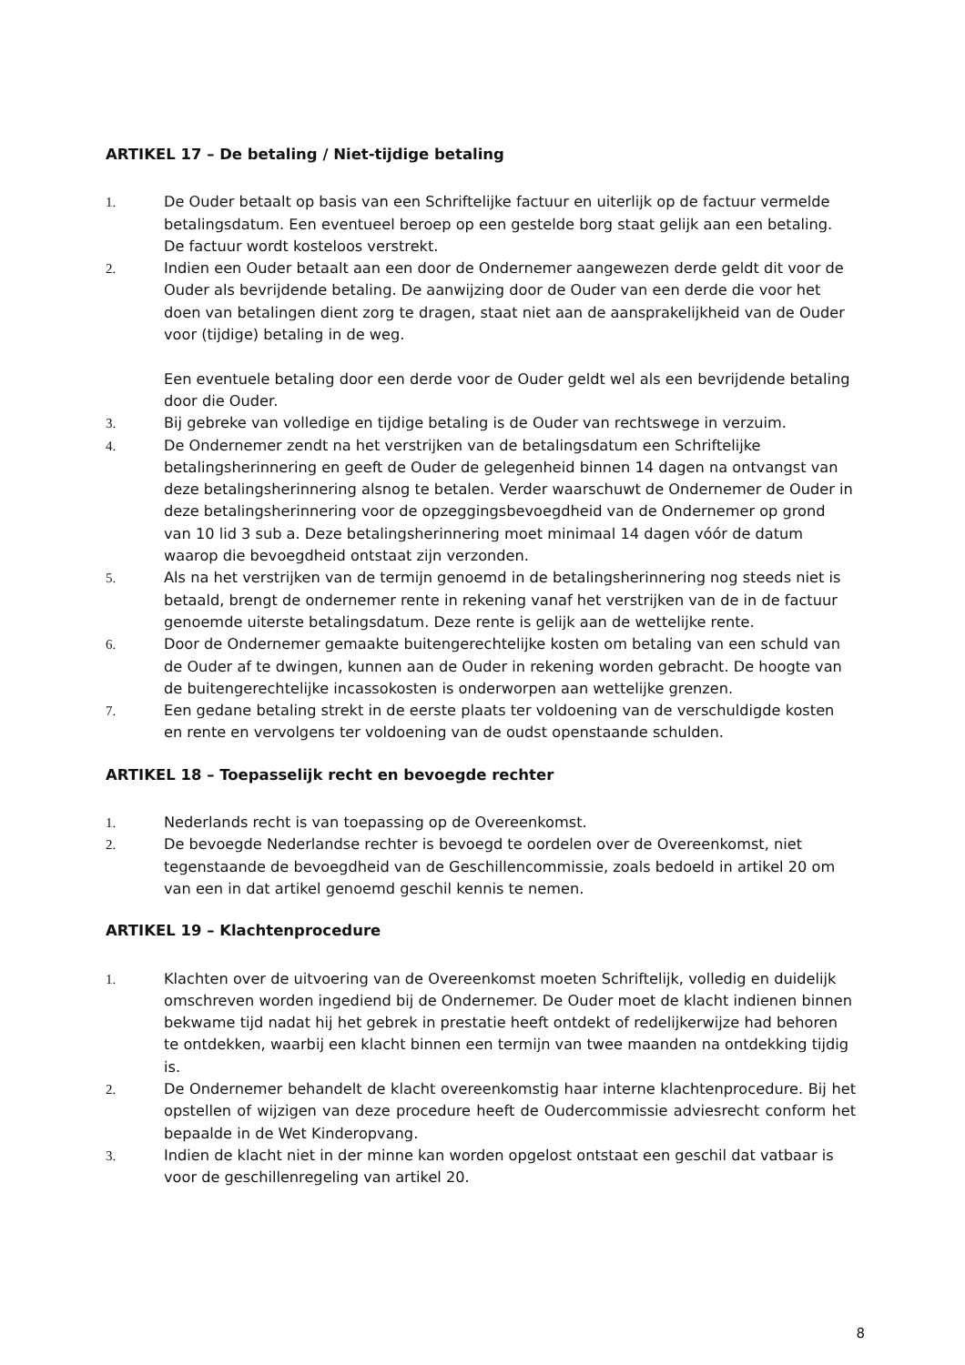ARTIKEL 17 – De betaling / Niet-tijdige betaling
1. De Ouder betaalt op basis van een Schriftelijke factuur en uiterlijk op de factuur vermelde betalingsdatum. Een eventueel beroep op een gestelde borg staat gelijk aan een betaling. De factuur wordt kosteloos verstrekt.
2. Indien een Ouder betaalt aan een door de Ondernemer aangewezen derde geldt dit voor de Ouder als bevrijdende betaling. De aanwijzing door de Ouder van een derde die voor het doen van betalingen dient zorg te dragen, staat niet aan de aansprakelijkheid van de Ouder voor (tijdige) betaling in de weg.
Een eventuele betaling door een derde voor de Ouder geldt wel als een bevrijdende betaling door die Ouder.
3. Bij gebreke van volledige en tijdige betaling is de Ouder van rechtswege in verzuim.
4. De Ondernemer zendt na het verstrijken van de betalingsdatum een Schriftelijke betalingsherinnering en geeft de Ouder de gelegenheid binnen 14 dagen na ontvangst van deze betalingsherinnering alsnog te betalen. Verder waarschuwt de Ondernemer de Ouder in deze betalingsherinnering voor de opzeggingsbevoegdheid van de Ondernemer op grond van 10 lid 3 sub a. Deze betalingsherinnering moet minimaal 14 dagen vóór de datum waarop die bevoegdheid ontstaat zijn verzonden.
5. Als na het verstrijken van de termijn genoemd in de betalingsherinnering nog steeds niet is betaald, brengt de ondernemer rente in rekening vanaf het verstrijken van de in de factuur genoemde uiterste betalingsdatum. Deze rente is gelijk aan de wettelijke rente.
6. Door de Ondernemer gemaakte buitengerechtelijke kosten om betaling van een schuld van de Ouder af te dwingen, kunnen aan de Ouder in rekening worden gebracht. De hoogte van de buitengerechtelijke incassokosten is onderworpen aan wettelijke grenzen.
7. Een gedane betaling strekt in de eerste plaats ter voldoening van de verschuldigde kosten en rente en vervolgens ter voldoening van de oudst openstaande schulden.
ARTIKEL 18 – Toepasselijk recht en bevoegde rechter
1. Nederlands recht is van toepassing op de Overeenkomst.
2. De bevoegde Nederlandse rechter is bevoegd te oordelen over de Overeenkomst, niet tegenstaande de bevoegdheid van de Geschillencommissie, zoals bedoeld in artikel 20 om van een in dat artikel genoemd geschil kennis te nemen.
ARTIKEL 19 – Klachtenprocedure
1. Klachten over de uitvoering van de Overeenkomst moeten Schriftelijk, volledig en duidelijk omschreven worden ingediend bij de Ondernemer. De Ouder moet de klacht indienen binnen bekwame tijd nadat hij het gebrek in prestatie heeft ontdekt of redelijkerwijze had behoren te ontdekken, waarbij een klacht binnen een termijn van twee maanden na ontdekking tijdig is.
2. De Ondernemer behandelt de klacht overeenkomstig haar interne klachtenprocedure. Bij het opstellen of wijzigen van deze procedure heeft de Oudercommissie adviesrecht conform het bepaalde in de Wet Kinderopvang.
3. Indien de klacht niet in der minne kan worden opgelost ontstaat een geschil dat vatbaar is voor de geschillenregeling van artikel 20.
8